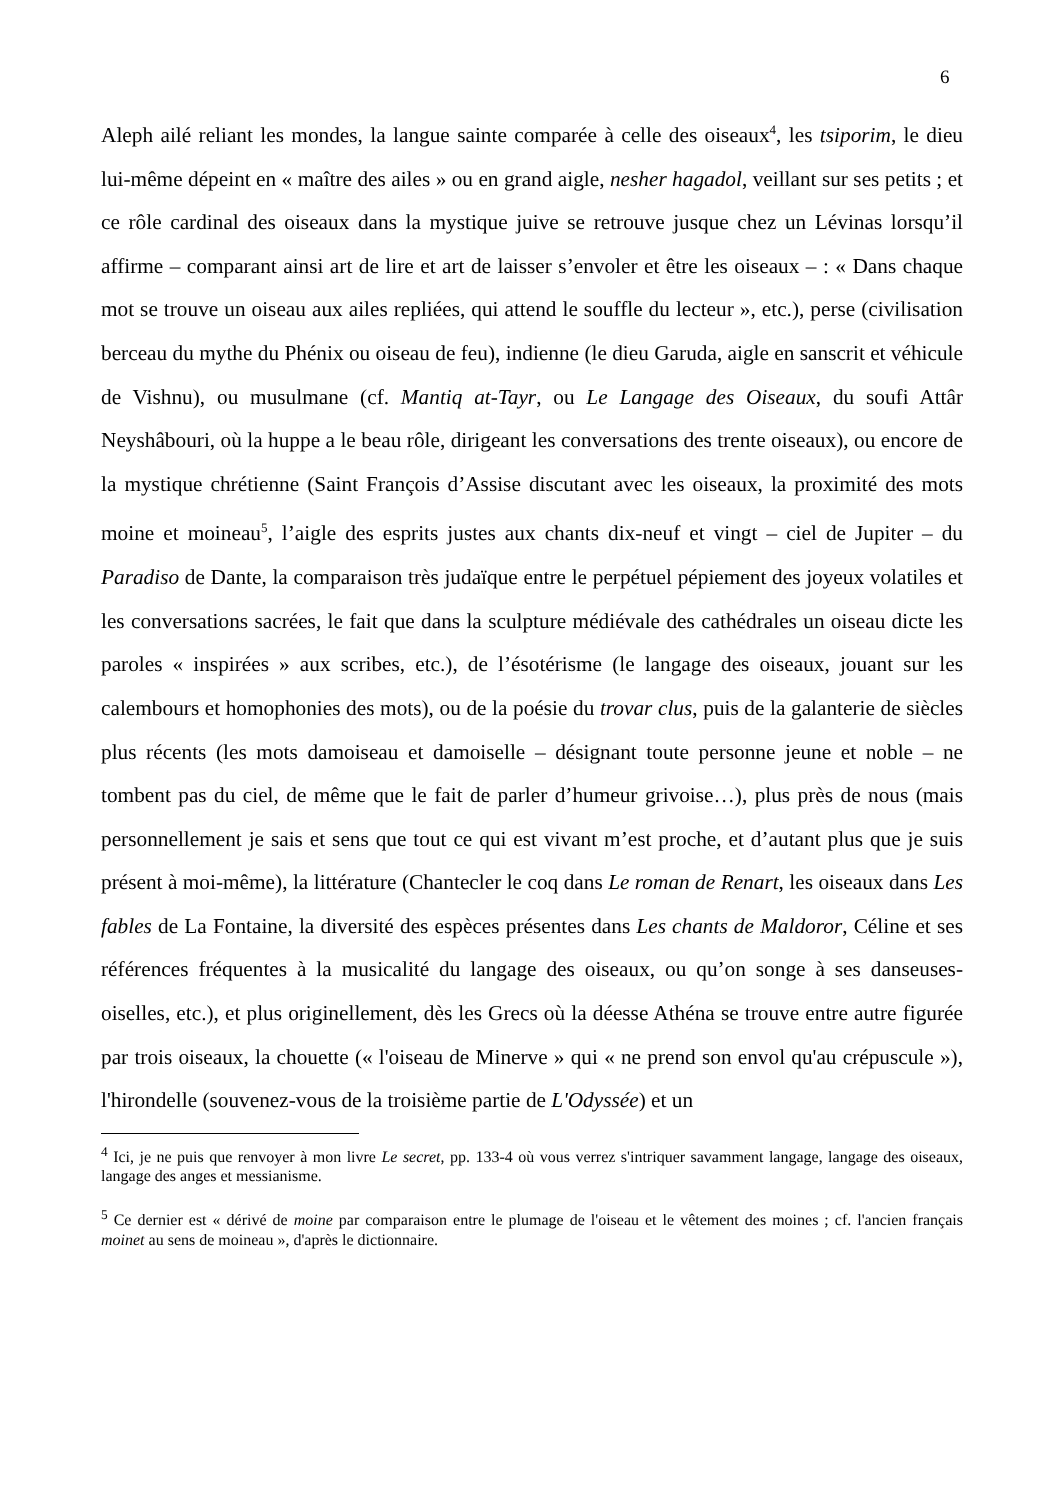6
Aleph ailé reliant les mondes, la langue sainte comparée à celle des oiseaux<sup>4</sup>, les tsiporim, le dieu lui-même dépeint en « maître des ailes » ou en grand aigle, nesher hagadol, veillant sur ses petits ; et ce rôle cardinal des oiseaux dans la mystique juive se retrouve jusque chez un Lévinas lorsqu’il affirme – comparant ainsi art de lire et art de laisser s’envoler et être les oiseaux – : « Dans chaque mot se trouve un oiseau aux ailes repliées, qui attend le souffle du lecteur », etc.), perse (civilisation berceau du mythe du Phénix ou oiseau de feu), indienne (le dieu Garuda, aigle en sanscrit et véhicule de Vishnu), ou musulmane (cf. Mantiq at-Tayr, ou Le Langage des Oiseaux, du soufi Attâr Neyshâbouri, où la huppe a le beau rôle, dirigeant les conversations des trente oiseaux), ou encore de la mystique chrétienne (Saint François d’Assise discutant avec les oiseaux, la proximité des mots moine et moineau<sup>5</sup>, l’aigle des esprits justes aux chants dix-neuf et vingt – ciel de Jupiter – du Paradiso de Dante, la comparaison très judaïque entre le perpétuel pépiement des joyeux volatiles et les conversations sacrées, le fait que dans la sculpture médiévale des cathédrales un oiseau dicte les paroles « inspirées » aux scribes, etc.), de l’ésotérisme (le langage des oiseaux, jouant sur les calembours et homophonies des mots), ou de la poésie du trovar clus, puis de la galanterie de siècles plus récents (les mots damoiseau et damoiselle – désignant toute personne jeune et noble – ne tombent pas du ciel, de même que le fait de parler d’humeur grivoise…), plus près de nous (mais personnellement je sais et sens que tout ce qui est vivant m’est proche, et d’autant plus que je suis présent à moi-même), la littérature (Chantecler le coq dans Le roman de Renart, les oiseaux dans Les fables de La Fontaine, la diversité des espèces présentes dans Les chants de Maldoror, Céline et ses références fréquentes à la musicalité du langage des oiseaux, ou qu’on songe à ses danseuses-oiselles, etc.), et plus originellement, dès les Grecs où la déesse Athéna se trouve entre autre figurée par trois oiseaux, la chouette (« l'oiseau de Minerve » qui « ne prend son envol qu'au crépuscule »), l'hirondelle (souvenez-vous de la troisième partie de L'Odyssée) et un
<sup>4</sup> Ici, je ne puis que renvoyer à mon livre Le secret, pp. 133-4 où vous verrez s'intriquer savamment langage, langage des oiseaux, langage des anges et messianisme.
<sup>5</sup> Ce dernier est « dérivé de moine par comparaison entre le plumage de l'oiseau et le vêtement des moines ; cf. l'ancien français moinet au sens de moineau », d'après le dictionnaire.